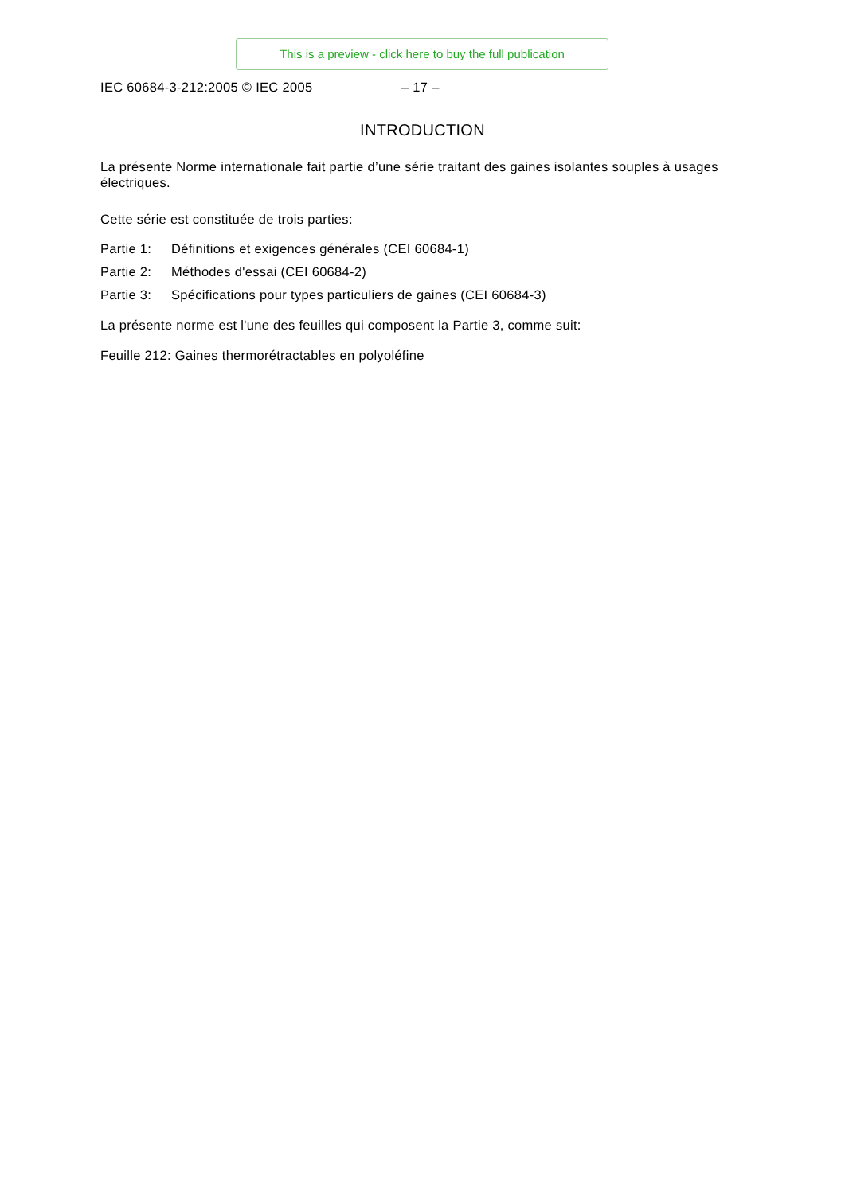This is a preview - click here to buy the full publication
IEC 60684-3-212:2005 © IEC 2005 – 17 –
INTRODUCTION
La présente Norme internationale fait partie d’une série traitant des gaines isolantes souples à usages électriques.
Cette série est constituée de trois parties:
Partie 1: Définitions et exigences générales (CEI 60684-1)
Partie 2: Méthodes d'essai (CEI 60684-2)
Partie 3: Spécifications pour types particuliers de gaines (CEI 60684-3)
La présente norme est l'une des feuilles qui composent la Partie 3, comme suit:
Feuille 212: Gaines thermorétractables en polyoléfine